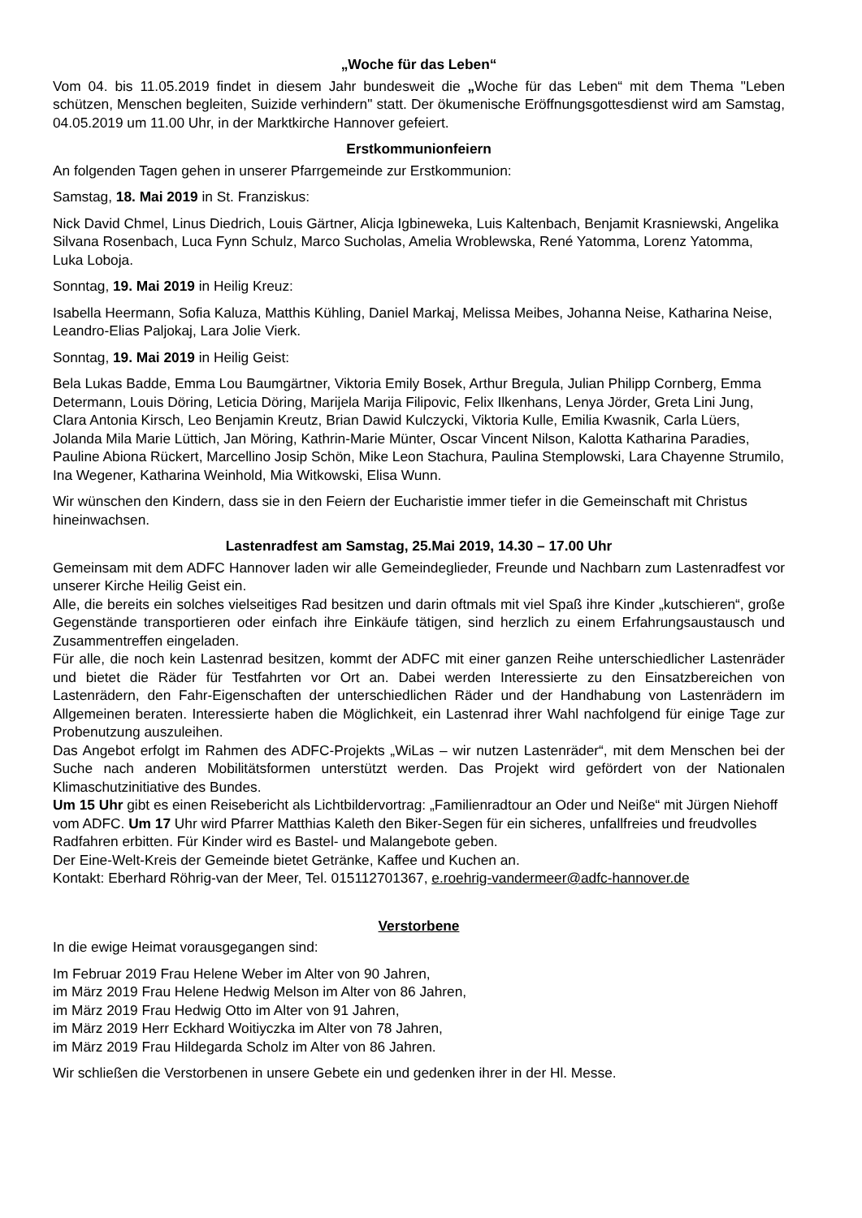„Woche für das Leben“
Vom 04. bis 11.05.2019 findet in diesem Jahr bundesweit die „Woche für das Leben“ mit dem Thema "Leben schützen, Menschen begleiten, Suizide verhindern" statt. Der ökumenische Eröffnungsgottesdienst wird am Samstag, 04.05.2019 um 11.00 Uhr, in der Marktkirche Hannover gefeiert.
Erstkommunionfeiern
An folgenden Tagen gehen in unserer Pfarrgemeinde zur Erstkommunion:
Samstag, 18. Mai 2019 in St. Franziskus:
Nick David Chmel, Linus Diedrich, Louis Gärtner, Alicja Igbineweka, Luis Kaltenbach, Benjamit Krasniewski, Angelika Silvana Rosenbach, Luca Fynn Schulz, Marco Sucholas, Amelia Wroblewska, René Yatomma, Lorenz Yatomma, Luka Loboja.
Sonntag, 19. Mai 2019 in Heilig Kreuz:
Isabella Heermann, Sofia Kaluza, Matthis Kühling, Daniel Markaj, Melissa Meibes, Johanna Neise, Katharina Neise, Leandro-Elias Paljokaj, Lara Jolie Vierk.
Sonntag, 19. Mai 2019 in Heilig Geist:
Bela Lukas Badde, Emma Lou Baumgärtner, Viktoria Emily Bosek, Arthur Bregula, Julian Philipp Cornberg, Emma Determann, Louis Döring, Leticia Döring, Marijela Marija Filipovic, Felix Ilkenhans, Lenya Jörder, Greta Lini Jung, Clara Antonia Kirsch, Leo Benjamin Kreutz, Brian Dawid Kulczycki, Viktoria Kulle, Emilia Kwasnik, Carla Lüers, Jolanda Mila Marie Lüttich, Jan Möring, Kathrin-Marie Münter, Oscar Vincent Nilson, Kalotta Katharina Paradies, Pauline Abiona Rückert, Marcellino Josip Schön, Mike Leon Stachura, Paulina Stemplowski, Lara Chayenne Strumilo, Ina Wegener, Katharina Weinhold, Mia Witkowski, Elisa Wunn.
Wir wünschen den Kindern, dass sie in den Feiern der Eucharistie immer tiefer in die Gemeinschaft mit Christus hineinwachsen.
Lastenradfest am Samstag, 25.Mai 2019, 14.30 – 17.00 Uhr
Gemeinsam mit dem ADFC Hannover laden wir alle Gemeindeglieder, Freunde und Nachbarn zum Lastenradfest vor unserer Kirche Heilig Geist ein.
Alle, die bereits ein solches vielseitiges Rad besitzen und darin oftmals mit viel Spaß ihre Kinder „kutschieren“, große Gegenstände transportieren oder einfach ihre Einkäufe tätigen, sind herzlich zu einem Erfahrungsaustausch und Zusammentreffen eingeladen.
Für alle, die noch kein Lastenrad besitzen, kommt der ADFC mit einer ganzen Reihe unterschiedlicher Lastenräder und bietet die Räder für Testfahrten vor Ort an. Dabei werden Interessierte zu den Einsatzbereichen von Lastenrädern, den Fahr-Eigenschaften der unterschiedlichen Räder und der Handhabung von Lastenrädern im Allgemeinen beraten. Interessierte haben die Möglichkeit, ein Lastenrad ihrer Wahl nachfolgend für einige Tage zur Probenutzung auszuleihen.
Das Angebot erfolgt im Rahmen des ADFC-Projekts „WiLas – wir nutzen Lastenräder“, mit dem Menschen bei der Suche nach anderen Mobilitätsformen unterstützt werden. Das Projekt wird gefördert von der Nationalen Klimaschutzinitiative des Bundes.
Um 15 Uhr gibt es einen Reisebericht als Lichtbildervortrag: „Familienradtour an Oder und Neiße“ mit Jürgen Niehoff vom ADFC. Um 17 Uhr wird Pfarrer Matthias Kaleth den Biker-Segen für ein sicheres, unfallfreies und freudvolles Radfahren erbitten. Für Kinder wird es Bastel- und Malangebote geben.
Der Eine-Welt-Kreis der Gemeinde bietet Getränke, Kaffee und Kuchen an.
Kontakt: Eberhard Röhrig-van der Meer, Tel. 015112701367, e.roehrig-vandermeer@adfc-hannover.de
Verstorbene
In die ewige Heimat vorausgegangen sind:
Im Februar 2019 Frau Helene Weber im Alter von 90 Jahren,
im März 2019 Frau Helene Hedwig Melson im Alter von 86 Jahren,
im März 2019 Frau Hedwig Otto im Alter von 91 Jahren,
im März 2019 Herr Eckhard Woitiyczka im Alter von 78 Jahren,
im März 2019 Frau Hildegarda Scholz im Alter von 86 Jahren.
Wir schließen die Verstorbenen in unsere Gebete ein und gedenken ihrer in der Hl. Messe.